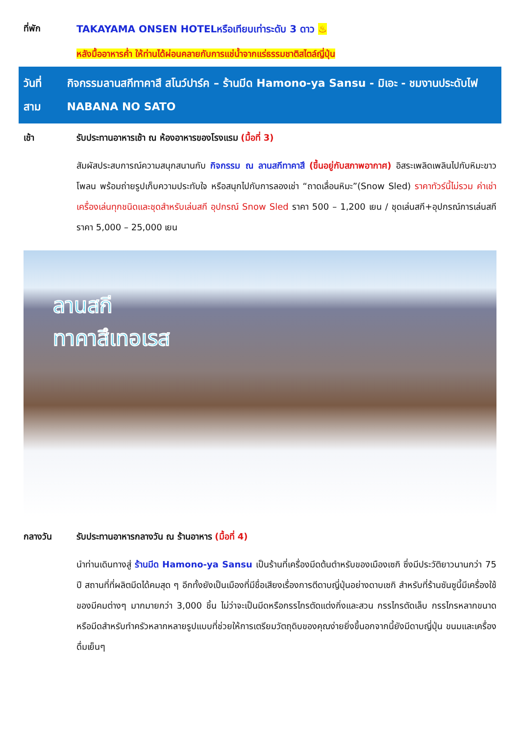ที่พัก TAKAYAMA ONSEN HOTELหรือเทียบเท่าระดับ 3 ดาว ♨
หลังมื้ออาหารค่ำ ให้ท่านได้ผ่อนคลายกับการแช่น้ำจากแร่ธรรมชาติสไตล์ญี่ปุ่น
วันที่
สาม
กิจกรรมลานสกีทาคาสึ สโนว์ปาร์ค – ร้านมีด Hamono-ya Sansu - มิเอะ - ชมงานประดับไฟ NABANA NO SATO
เช้า รับประทานอาหารเช้า ณ ห้องอาหารของโรงแรม (มื้อที่ 3)
สัมผัสประสบการณ์ความสนุกสนานกับ กิจกรรม ณ ลานสกีทาคาสึ (ขึ้นอยู่กับสภาพอากาศ) อิสระเพลิดเพลินไปกับหิมะขาวโพลน พร้อมถ่ายรูปเก็บความประทับใจ หรือสนุกไปกับการลองเช่า “ถาดเลื่อนหิมะ”(Snow Sled) ราคาทัวร์นี้ไม่รวม ค่าเช่าเครื่องเล่นทุกชนิดและชุดสำหรับเล่นสกี อุปกรณ์ Snow Sled ราคา 500 – 1,200 เยน / ชุดเล่นสกี+อุปกรณ์การเล่นสกี ราคา 5,000 – 25,000 เยน
ลานสกี
ทาคาสึเทอเรส
กลางวัน รับประทานอาหารกลางวัน ณ ร้านอาหาร (มื้อที่ 4)
นำท่านเดินทางสู่ ร้านมีด Hamono-ya Sansu เป็นร้านที่เครื่องมีดต้นตำหรับของเมืองเซกิ ซึ่งมีประวัติยาวนานกว่า 75 ปี สถานที่ที่ผลิตมีดได้คมสุด ๆ อีกทั้งยังเป็นเมืองที่มีชื่อเสียงเรื่องการตีดาบญี่ปุ่นอย่างดาบเซกิ สำหรับที่ร้านซันซูนี้มีเครื่องใช้ของมีคมต่างๆ มากมายกว่า 3,000 ชิ้น ไม่ว่าจะเป็นมีดหรือกรรไกรตัดแต่งกิ่งและสวน กรรไกรตัดเล็บ กรรไกรหลากขนาด หรือมีดสำหรับทำครัวหลากหลายรูปแบบที่ช่วยให้การเตรียมวัตถุดิบของคุณง่ายยิ่งขึ้นอกจากนี้ยังมีดาบญี่ปุ่น ขนมและเครื่องดื่มเย็นๆ